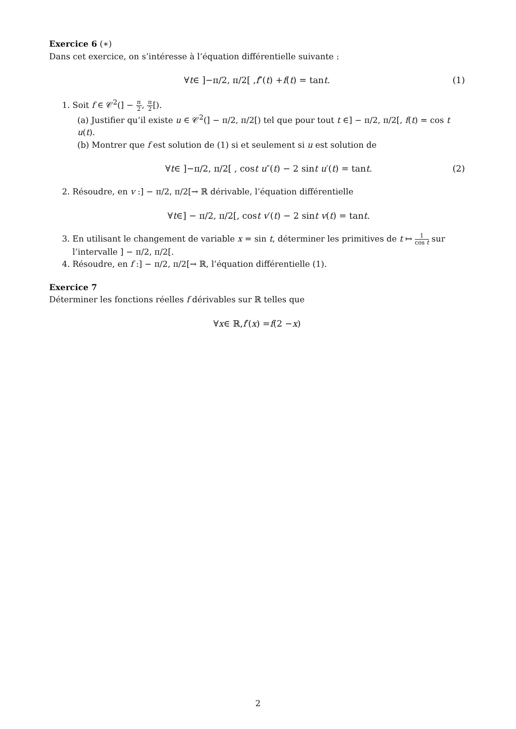Exercice 6 (∗)
Dans cet exercice, on s’intéresse à l’équation différentielle suivante :
∀ t ∈ ]−π/2, π/2[ , f ″(t) + f (t) = tan t. (1)
1. Soit f ∈ 𝒞<sup>2</sup>(] − π 2, π 2[).
(a) Justifier qu’il existe u ∈ 𝒞<sup>2</sup>(] − π/2, π/2[) tel que pour tout t ∈] − π/2, π/2[, f(t) = cos t u(t).
(b) Montrer que f est solution de (1) si et seulement si u est solution de
∀ t ∈ ]−π/2, π/2[ , cos t u ″(t) − 2 sin t u ′(t) = tan t. (2)
2. Résoudre, en v :] − π/2, π/2[→ ℝ dérivable, l’équation différentielle
∀ t ∈] − π/2, π/2[, cos t v ′(t) − 2 sin t v (t) = tan t.
3. En utilisant le changement de variable x = sin t, déterminer les primitives de t ↦ 1 cos t sur l’intervalle ] − π/2, π/2[.
4. Résoudre, en f :] − π/2, π/2[→ ℝ, l’équation différentielle (1).
Exercice 7
Déterminer les fonctions réelles f dérivables sur ℝ telles que
∀ x ∈ ℝ, f ′(x) = f (2 − x)
2